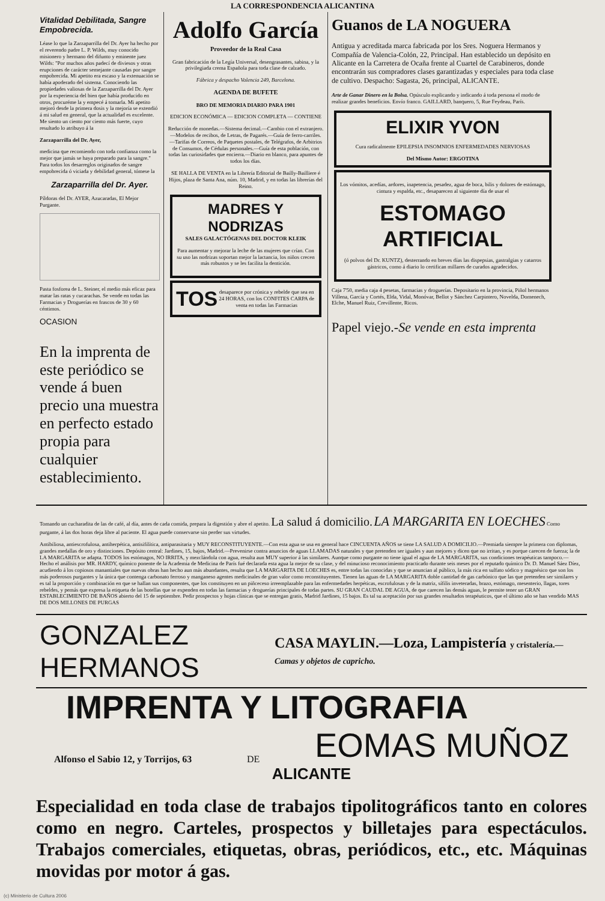LA CORRESPONDENCIA ALICANTINA
Vitalidad Debilitada, Sangre Empobrecida.
Léase lo que la Zarzaparrilla del Dr. Ayer ha hecho por el reverendo padre L. P. Wilds, muy conocido misionero y hermano del difunto y eminente juez Wilds: "Por muchos años padecí de diviesos y otras erupciones de carácter semejante causadas por sangre empobrecida. Mi apetito era escaso y la extenuación se había apoderado del sistema. Conociendo las propiedades valiosas de la Zarzaparrilla del Dr. Ayer por la experiencia del bien que había producido en otros, procuréme la y empecé á tomarla. Mi apetito mejoró desde la primera dosis y la mejoría se extendió á mi salud en general, que la actualidad es excelente. Me siento un ciento por ciento más fuerte, cuyo resultado lo atribuyo á la
Zarzaparrilla del Dr. Ayer,
medicina que recomiendo con toda confianza como la mejor que jamás se haya preparado para la sangre." Para todos los desarreglos originados de sangre empobrecida ó viciada y debilidad general, tómese la
Zarzaparrilla del Dr. Ayer.
Píldoras del Dr. AYER, Azucaradas, El Mejor Purgante.
Pasta fosforea de L. Steiner, el medio más eficaz para matar las ratas y cucarachas. Se vende en todas las Farmacias y Droguerías en frascos de 30 y 60 céntimos.
OCASION
En la imprenta de este periódico se vende á buen precio una muestra en perfecto estado propia para cualquier establecimiento.
Adolfo García
Proveedor de la Real Casa
Gran fabricación de la Legía Universal, desengrasantes, sabina, y la privilegiada crema Española para toda clase de calzado.
Fábrica y despacho Valencia 249, Barcelona.
AGENDA DE BUFETE
BRO DE MEMORIA DIARIO PARA 1901
EDICION ECONÓMICA — EDICION COMPLETA — CONTIENE
Reducción de monedas.—Sistema decimal.—Cambio con el extranjero.—Modelos de recibos, de Letras, de Pagarés.—Guía de ferro-carriles.—Tarifas de Correos, de Paquetes postales, de Telégrafos, de Arbitrios de Consumos, de Cédulas personales.—Guía de esta población, con todas las curiosidades que encierra.—Diario en blanco, para apuntes de todos los días.
SE HALLA DE VENTA en la Librería Editorial de Bailly-Bailliere é Hijos, plaza de Santa Ana, núm. 10, Madrid, y en todas las librerías del Reino.
MADRES Y NODRIZAS
SALES GALACTÓGENAS DEL DOCTOR KLEIK
Para aumentar y mejorar la leche de las mujeres que crían. Con su uso las nodrizas soportan mejor la lactancia, los niños crecen más robustos y se les facilita la dentición.
TOS desaparece por crónica y rebelde que sea en 24 HORAS, con los CONFITES CARPA de venta en todas las Farmacias
Guanos de LA NOGUERA
Antigua y acreditada marca fabricada por los Sres. Noguera Hermanos y Compañía de Valencia-Colón, 22, Principal. Han establecido un depósito en Alicante en la Carretera de Ocaña frente al Cuartel de Carabineros, donde encontrarán sus compradores clases garantizadas y especiales para toda clase de cultivo. Despacho: Sagasta, 26, principal, ALICANTE.
Arte de Ganar Dinero en la Bolsa. Opúsculo explicando y indicando á toda persona el modo de realizar grandes beneficios. Envío franco. GAILLARD, banquero, 5, Rue Feydeau, París.
ELIXIR YVON
Cura radicalmente EPILEPSIA INSOMNIOS ENFERMEDADES NERVIOSAS
Del Mismo Autor: ERGOTINA
Los vómitos, acedías, ardores, inapetencia, pesadez, agua de boca, bilis y dolores de estómago, cintura y espalda, etc., desaparecen al siguiente día de usar el
ESTOMAGO ARTIFICIAL
(ó polvos del Dr. KUNTZ), desterrando en breves días las dispepsias, gastralgias y catarros gástricos, como á diario lo certifican millares de curados agradecidos.
Caja 7'50, media caja 4 pesetas, farmacias y droguerías. Depositario en la provincia, Piñol hermanos Villena, García y Cortés, Elda, Vidal, Monóvar, Bellot y Sánchez Carpintero, Novelda, Domenech, Elche, Manuel Ruiz, Crevillente, Ricos.
Papel viejo.-Se vende en esta imprenta
Tomando un cucharadita de las de café, al día, antes de cada comida, prepara la digestión y abre el apetito. La salud á domicilio. LA MARGARITA EN LOECHES Como purgante, á las dos horas deja libre al paciente. El agua puede conservarse sin perder sus virtudes.
Antibiliosa, antiescrofulosa, antiherpética, antisifilítica, antiparasitaria y MUY RECONSTITUYENTE.—Con esta agua se usa en general hace CINCUENTA AÑOS se tiene LA SALUD A DOMICILIO.—Premiada siempre la primera con diplomas, grandes medallas de oro y distinciones. Depósito central: Jardines, 15, bajos, Madrid.—Prevenirse contra anuncios de aguas LLAMADAS naturales y que pretenden ser iguales y aun mejores y dicen que no irritan, y es porque carecen de fuerza; la de LA MARGARITA se adapta. TODOS los estómagos, NO IRRITA, y mezclándola con agua, resulta aun MUY superior á las similares. Aunque como purgante no tiene igual el agua de LA MARGARITA, sus condiciones terapéuticas tampoco.—Hecho el análisis por MR. HARDY, químico ponente de la Academia de Medicina de París fué declarada esta agua la mejor de su clase, y del minucioso reconocimiento practicado durante seis meses por el reputado químico Dr. D. Manuel Sáez Díez, acudiendo á los copiosos manantiales que nuevas obras han hecho aun más abundantes, resulta que LA MARGARITA DE LOECHES es, entre todas las conocidas y que se anuncian al público, la más rica en sulfato sódico y magnésico que son los más poderosos purgantes y la única que contenga carbonato ferroso y manganeso agentes medicinales de gran valor como reconstituyentes. Tienen las aguas de LA MARGARITA doble cantidad de gas carbónico que las que pretenden ser similares y es tal la proporción y combinación en que se hallan sus componentes, que los constituyen en un piñceceso irreemplazable para las enfermedades herpéticas, escrofulosas y de la matriz, sífilis inveteradas, brazo, estómago, mesenterio, llagas, tores rebeldes, y pemás que expresa la etiqueta de las botellas que se expenden en todas las farmacias y droguerías principales de todas partes. SU GRAN CAUDAL DE AGUA, de que carecen las demás aguas, le permite tener un GRAN ESTABLECIMIENTO DE BAÑOS abierto del 15 de septiembre. Pedir prospectos y hojas clínicas que se entregan gratis, Madrid Jardines, 15 bajos. Es tal su aceptación por sus grandes resultados terapéuticos, que el último año se han vendido MAS DE DOS MILLONES DE PURGAS
GONZALEZ HERMANOS
CASA MAYLIN.—Loza, Lampistería y cristalería.—Camas y objetos de capricho.
IMPRENTA Y LITOGRAFIA
Alfonso el Sabio 12, y Torrijos, 63 DE EOMAS MUÑOZ
ALICANTE
Especialidad en toda clase de trabajos tipolitográficos tanto en colores como en negro. Carteles, prospectos y billetajes para espectáculos. Trabajos comerciales, etiquetas, obras, periódicos, etc., etc. Máquinas movidas por motor á gas.
(c) Ministerio de Cultura 2006